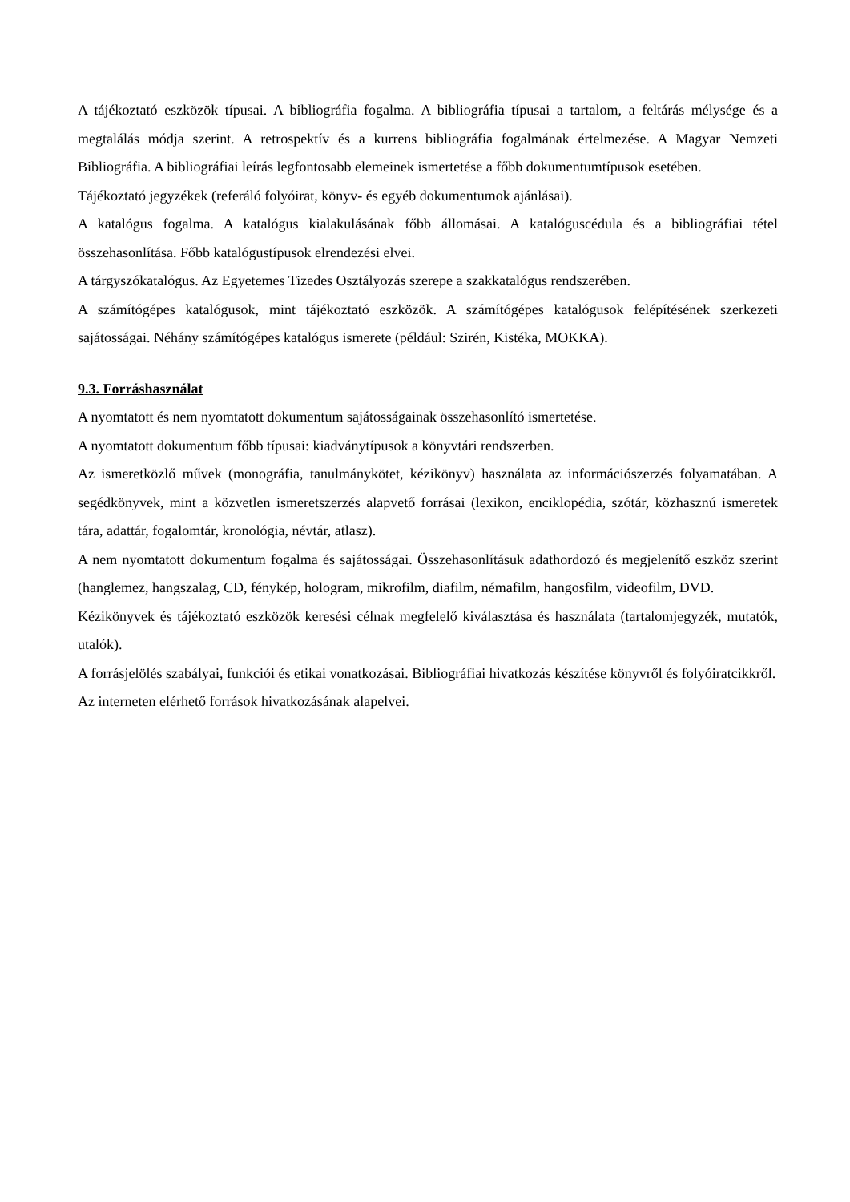A tájékoztató eszközök típusai. A bibliográfia fogalma. A bibliográfia típusai a tartalom, a feltárás mélysége és a megtalálás módja szerint. A retrospektív és a kurrens bibliográfia fogalmának értelmezése. A Magyar Nemzeti Bibliográfia. A bibliográfiai leírás legfontosabb elemeinek ismertetése a főbb dokumentumtípusok esetében.
Tájékoztató jegyzékek (referáló folyóirat, könyv- és egyéb dokumentumok ajánlásai).
A katalógus fogalma. A katalógus kialakulásának főbb állomásai. A katalóguscédula és a bibliográfiai tétel összehasonlítása. Főbb katalógustípusok elrendezési elvei.
A tárgyszókatalógus. Az Egyetemes Tizedes Osztályozás szerepe a szakkatalógus rendszerében.
A számítógépes katalógusok, mint tájékoztató eszközök. A számítógépes katalógusok felépítésének szerkezeti sajátosságai. Néhány számítógépes katalógus ismerete (például: Szirén, Kistéka, MOKKA).
9.3. Forráshasználat
A nyomtatott és nem nyomtatott dokumentum sajátosságainak összehasonlító ismertetése.
A nyomtatott dokumentum főbb típusai: kiadványtípusok a könyvtári rendszerben.
Az ismeretközlő művek (monográfia, tanulmánykötet, kézikönyv) használata az információszerzés folyamatában. A segédkönyvek, mint a közvetlen ismeretszerzés alapvető forrásai (lexikon, enciklopédia, szótár, közhasznú ismeretek tára, adattár, fogalomtár, kronológia, névtár, atlasz).
A nem nyomtatott dokumentum fogalma és sajátosságai. Összehasonlításuk adathordozó és megjelenítő eszköz szerint (hanglemez, hangszalag, CD, fénykép, hologram, mikrofilm, diafilm, némafilm, hangosfilm, videofilm, DVD.
Kézikönyvek és tájékoztató eszközök keresési célnak megfelelő kiválasztása és használata (tartalomjegyzék, mutatók, utalók).
A forrásjelölés szabályai, funkciói és etikai vonatkozásai. Bibliográfiai hivatkozás készítése könyvről és folyóiratcikkről.
Az interneten elérhető források hivatkozásának alapelvei.